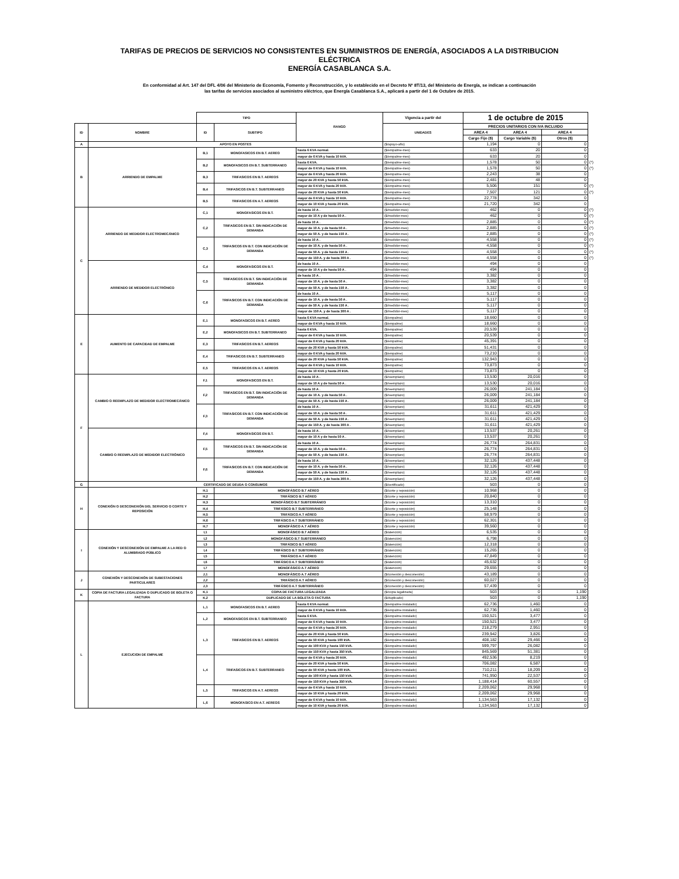TARIFAS DE PRECIOS DE SERVICIOS NO CONSISTENTES EN SUMINISTROS DE ENERGÍA, ASOCIADOS A LA DISTRIBUCION
ELÉCTRICA
ENERGÍA CASABLANCA S.A.
En conformidad al Art. 147 del DFL 4/06 del Ministerio de Economía, Fomento y Reconstrucción, y lo establecido en el Decreto Nº 8T/13, del Ministerio de Energía, se indican a continuación
las tarifas de servicios asociados al suministro eléctrico, que Energía Casablanca S.A., aplicará a partir del 1 de Octubre de 2015.
| | | TIPO | | RANGO | Vigencia a partir del | 1 de octubre de 2015 | | | |
| ID | NOMBRE | ID | SUBTIPO | | UNIDADES | PRECIOS UNITARIOS CON IVA INCLUIDO | | | |
| | | | | | | AREA 4 | AREA 4 | AREA 4 | |
| | | | | | | Cargo Fijo ($) | Cargo Variable ($) | Otros ($) | |
| A | APOYO EN POSTES | | | | ($/apoyo-año) | 1,194 | 0 | 0 | |
| B | ARRIENDO DE EMPALME | B,1 | MONOFASICOS EN B.T. AEREO | hasta 6 KVA normal. | ($/empalme-mes) | 633 | 20 | 0 | |
| | | | | mayor de 6 KVA y hasta 10 kVA. | ($/empalme-mes) | 633 | 20 | 0 | |
| | | B,2 | MONOFASICOS EN B.T. SUBTERRANEO | hasta 6 KVA. | ($/empalme-mes) | 1,578 | 50 | 0 | (*) |
| | | | | mayor de 6 KVA y hasta 10 kVA. | ($/empalme-mes) | 1,578 | 50 | 0 | (*) |
| | | B,3 | TRIFASICOS EN B.T. AEREOS | mayor de 6 KVA y hasta 20 kVA. | ($/empalme-mes) | 2,243 | 38 | 0 | |
| | | | | mayor de 20 KVA y hasta 50 kVA. | ($/empalme-mes) | 2,481 | 48 | 0 | |
| | | B,4 | TRIFASICOS EN B.T. SUBTERRANEO | mayor de 6 KVA y hasta 20 kVA. | ($/empalme-mes) | 5,506 | 151 | 0 | (*) |
| | | | | mayor de 20 KVA y hasta 50 kVA. | ($/empalme-mes) | 7,507 | 121 | 0 | (*) |
| | | B,5 | TRIFASICOS EN A.T. AEREOS | mayor de 6 KVA y hasta 10 kVA. | ($/empalme-mes) | 22,778 | 342 | 0 | |
| | | | | mayor de 10 KVA y hasta 20 kVA. | ($/empalme-mes) | 21,720 | 342 | 0 | |
| C | ARRIENDO DE MEDIDOR ELECTROMECÁNICO | C,1 | MONOFASICOS EN B.T. | de hasta 10 A . | ($/medidor-mes) | 462 | 0 | 0 | (*) |
| | | | | mayor de 10 A y de hasta 50 A . | ($/medidor-mes) | 462 | 0 | 0 | (*) |
| | | C,2 | TRIFASICOS EN B.T. SIN INDICACIÓN DE DEMANDA | de hasta 10 A . | ($/medidor-mes) | 2,885 | 0 | 0 | (*) |
| | | | | mayor de 10 A. y de hasta 50 A . | ($/medidor-mes) | 2,885 | 0 | 0 | (*) |
| | | | | mayor de 50 A. y de hasta 150 A . | ($/medidor-mes) | 2,885 | 0 | 0 | (*) |
| | | C,3 | TRIFASICOS EN B.T. CON INDICACIÓN DE DEMANDA | de hasta 10 A . | ($/medidor-mes) | 4,558 | 0 | 0 | (*) |
| | | | | mayor de 10 A. y de hasta 50 A . | ($/medidor-mes) | 4,558 | 0 | 0 | (*) |
| | | | | mayor de 50 A. y de hasta 150 A . | ($/medidor-mes) | 4,558 | 0 | 0 | (*) |
| | | | | mayor de 150 A. y de hasta 300 A . | ($/medidor-mes) | 4,558 | 0 | 0 | (*) |
| | ARRIENDO DE MEDIDOR ELECTRÓNICO | C,4 | MONOFASICOS EN B.T. | de hasta 10 A . | ($/medidor-mes) | 494 | 0 | 0 | |
| | | | | mayor de 10 A y de hasta 50 A . | ($/medidor-mes) | 494 | 0 | 0 | |
| | | C,5 | TRIFASICOS EN B.T. SIN INDICACIÓN DE DEMANDA | de hasta 10 A . | ($/medidor-mes) | 3,382 | 0 | 0 | |
| | | | | mayor de 10 A. y de hasta 50 A . | ($/medidor-mes) | 3,382 | 0 | 0 | |
| | | | | mayor de 50 A. y de hasta 150 A . | ($/medidor-mes) | 3,382 | 0 | 0 | |
| | | C,6 | TRIFASICOS EN B.T. CON INDICACIÓN DE DEMANDA | de hasta 10 A . | ($/medidor-mes) | 5,117 | 0 | 0 | |
| | | | | mayor de 10 A. y de hasta 50 A . | ($/medidor-mes) | 5,117 | 0 | 0 | |
| | | | | mayor de 50 A. y de hasta 150 A . | ($/medidor-mes) | 5,117 | 0 | 0 | |
| | | | | mayor de 150 A. y de hasta 300 A . | ($/medidor-mes) | 5,117 | 0 | 0 | |
| E | AUMENTO DE CAPACIDAD DE EMPALME | E,1 | MONOFASICOS EN B.T. AEREO | hasta 6 KVA normal. | ($/empalme) | 18,660 | 0 | 0 | |
| | | | | mayor de 6 KVA y hasta 10 kVA. | ($/empalme) | 18,660 | 0 | 0 | |
| | | E,2 | MONOFASICOS EN B.T. SUBTERRANEO | hasta 6 KVA. | ($/empalme) | 20,539 | 0 | 0 | |
| | | | | mayor de 6 KVA y hasta 10 kVA. | ($/empalme) | 20,539 | 0 | 0 | |
| | | E,3 | TRIFASICOS EN B.T. AEREOS | mayor de 6 KVA y hasta 20 kVA. | ($/empalme) | 45,391 | 0 | 0 | |
| | | | | mayor de 20 KVA y hasta 50 kVA. | ($/empalme) | 51,431 | 0 | 0 | |
| | | E,4 | TRIFASICOS EN B.T. SUBTERRANEO | mayor de 6 KVA y hasta 20 kVA. | ($/empalme) | 73,210 | 0 | 0 | |
| | | | | mayor de 20 KVA y hasta 50 kVA. | ($/empalme) | 132,943 | 0 | 0 | |
| | | E,5 | TRIFASICOS EN A.T. AEREOS | mayor de 6 KVA y hasta 10 kVA. | ($/empalme) | 73,873 | 0 | 0 | |
| | | | | mayor de 10 KVA y hasta 20 kVA. | ($/empalme) | 73,873 | 0 | 0 | |
| F | CAMBIO O REEMPLAZO DE MEDIDOR ELECTROMECÁNICO | F,1 | MONOFASICOS EN B.T. | de hasta 10 A . | ($/reemplazo) | 13,530 | 20,016 | 0 | |
| | | | | mayor de 10 A y de hasta 50 A . | ($/reemplazo) | 13,530 | 20,016 | 0 | |
| | | F,2 | TRIFASICOS EN B.T. SIN INDICACIÓN DE DEMANDA | de hasta 10 A . | ($/reemplazo) | 26,009 | 241,184 | 0 | |
| | | | | mayor de 10 A. y de hasta 50 A . | ($/reemplazo) | 26,009 | 241,184 | 0 | |
| | | | | mayor de 50 A. y de hasta 150 A . | ($/reemplazo) | 26,009 | 241,184 | 0 | |
| | | F,3 | TRIFASICOS EN B.T. CON INDICACIÓN DE DEMANDA | de hasta 10 A . | ($/reemplazo) | 31,611 | 421,429 | 0 | |
| | | | | mayor de 10 A. y de hasta 50 A . | ($/reemplazo) | 31,611 | 421,429 | 0 | |
| | | | | mayor de 50 A. y de hasta 150 A . | ($/reemplazo) | 31,611 | 421,429 | 0 | |
| | | | | mayor de 150 A. y de hasta 300 A . | ($/reemplazo) | 31,611 | 421,429 | 0 | |
| | CAMBIO O REEMPLAZO DE MEDIDOR ELECTRÓNICO | F,4 | MONOFASICOS EN B.T. | de hasta 10 A . | ($/reemplazo) | 13,537 | 20,261 | 0 | |
| | | | | mayor de 10 A y de hasta 50 A . | ($/reemplazo) | 13,537 | 20,261 | 0 | |
| | | F,5 | TRIFASICOS EN B.T. SIN INDICACIÓN DE DEMANDA | de hasta 10 A . | ($/reemplazo) | 26,774 | 264,831 | 0 | |
| | | | | mayor de 10 A. y de hasta 50 A . | ($/reemplazo) | 26,774 | 264,831 | 0 | |
| | | | | mayor de 50 A. y de hasta 150 A . | ($/reemplazo) | 26,774 | 264,831 | 0 | |
| | | F,6 | TRIFASICOS EN B.T. CON INDICACIÓN DE DEMANDA | de hasta 10 A . | ($/reemplazo) | 32,126 | 437,448 | 0 | |
| | | | | mayor de 10 A. y de hasta 50 A . | ($/reemplazo) | 32,126 | 437,448 | 0 | |
| | | | | mayor de 50 A. y de hasta 150 A . | ($/reemplazo) | 32,126 | 437,448 | 0 | |
| | | | | mayor de 150 A. y de hasta 300 A . | ($/reemplazo) | 32,126 | 437,448 | 0 | |
| G | CERTIFICADO DE DEUDA O CONSUMOS | | | | ($/certificado) | 503 | 0 | 0 | |
| H | CONEXIÓN O DESCONEXIÓN DEL SERVICIO O CORTE Y REPOSICIÓN | H,1 | MONOFÁSICO B.T AÉREO | | ($/corte y reposición) | 10,968 | 0 | 0 | |
| | | H,2 | TRIFÁSICO B.T AÉREO | | ($/corte y reposición) | 20,840 | 0 | 0 | |
| | | H,3 | MONOFÁSICO B.T SUBTERRÁNEO | | ($/corte y reposición) | 13,310 | 0 | 0 | |
| | | H,4 | TRIFÁSICO B.T SUBTERRÁNEO | | ($/corte y reposición) | 25,148 | 0 | 0 | |
| | | H,5 | TRIFÁSICO A.T AÉREO | | ($/corte y reposición) | 58,979 | 0 | 0 | |
| | | H,6 | TRIFÁSICO A.T SUBTERRÁNEO | | ($/corte y reposición) | 62,301 | 0 | 0 | |
| | | H,7 | MONOFÁSICO A.T AÉREO | | ($/corte y reposición) | 39,560 | 0 | 0 | |
| I | CONEXIÓN Y DESCONEXIÓN DE EMPALME A LA RED O ALUMBRADO PÚBLICO | I,1 | MONOFÁSICO B.T AÉREO | | ($/atención) | 6,535 | 0 | 0 | |
| | | I,2 | MONOFÁSICO B.T SUBTERRÁNEO | | ($/atención) | 6,798 | 0 | 0 | |
| | | I,3 | TRIFÁSICO B.T AÉREO | | ($/atención) | 12,318 | 0 | 0 | |
| | | I,4 | TRIFÁSICO B.T SUBTERRÁNEO | | ($/atención) | 15,265 | 0 | 0 | |
| | | I,5 | TRIFÁSICO A.T AÉREO | | ($/atención) | 47,849 | 0 | 0 | |
| | | I,6 | TRIFÁSICO A.T SUBTERRÁNEO | | ($/atención) | 45,632 | 0 | 0 | |
| | | I,7 | MONOFÁSICO A.T AÉREO | | ($/atención) | 29,655 | 0 | 0 | |
| J | CONEXIÓN Y DESCONEXIÓN DE SUBESTACIONES PARTICULARES | J,1 | MONOFÁSICO A.T AÉREO | | ($/conexión y desconexión) | 43,189 | 0 | 0 | |
| | | J,2 | TRIFÁSICO A.T AÉREO | | ($/conexión y desconexión) | 60,027 | 0 | 0 | |
| | | J,3 | TRIFÁSICO A.T SUBTERRÁNEO | | ($/conexión y desconexión) | 57,439 | 0 | 0 | |
| K | COPIA DE FACTURA LEGALIZADA O DUPLICADO DE BOLETA O FACTURA | K,1 | COPIA DE FACTURA LEGALIZADA | | ($/copia legalizada) | 503 | 0 | 1,190 | |
| | | K,2 | DUPLICADO DE LA BOLETA O FACTURA | | ($/duplicado) | 503 | 0 | 1,190 | |
| L | EJECUCION DE EMPALME | L,1 | MONOFASICOS EN B.T. AEREO | hasta 6 KVA normal. | ($/empalme instalado) | 62,736 | 1,460 | 0 | |
| | | | | mayor de 6 KVA y hasta 10 kVA. | ($/empalme instalado) | 62,736 | 1,460 | 0 | |
| | | L,2 | MONOFASICOS EN B.T. SUBTERRANEO | hasta 6 KVA. | ($/empalme instalado) | 150,521 | 3,477 | 0 | |
| | | | | mayor de 6 KVA y hasta 10 kVA. | ($/empalme instalado) | 150,521 | 3,477 | 0 | |
| | | L,3 | TRIFASICOS EN B.T. AEREOS | mayor de 6 KVA y hasta 20 kVA. | ($/empalme instalado) | 218,279 | 2,951 | 0 | |
| | | | | mayor de 20 KVA y hasta 50 kVA. | ($/empalme instalado) | 239,942 | 3,826 | 0 | |
| | | | | mayor de 50 KVA y hasta 100 kVA. | ($/empalme instalado) | 408,182 | 29,466 | 0 | |
| | | | | mayor de 100 KVA y hasta 150 kVA. | ($/empalme instalado) | 599,797 | 26,082 | 0 | |
| | | | | mayor de 150 KVA y hasta 350 kVA. | ($/empalme instalado) | 845,569 | 51,381 | 0 | |
| | | L,4 | TRIFASICOS EN B.T. SUBTERRANEO | mayor de 6 KVA y hasta 20 kVA. | ($/empalme instalado) | 492,536 | 8,219 | 0 | |
| | | | | mayor de 20 KVA y hasta 50 kVA. | ($/empalme instalado) | 706,082 | 6,587 | 0 | |
| | | | | mayor de 50 KVA y hasta 100 kVA. | ($/empalme instalado) | 710,211 | 18,209 | 0 | |
| | | | | mayor de 100 KVA y hasta 150 kVA. | ($/empalme instalado) | 741,950 | 22,537 | 0 | |
| | | | | mayor de 150 KVA y hasta 350 kVA. | ($/empalme instalado) | 1,188,414 | 60,557 | 0 | |
| | | L,5 | TRIFASICOS EN A.T. AEREOS | mayor de 6 KVA y hasta 10 kVA. | ($/empalme instalado) | 2,209,062 | 29,968 | 0 | |
| | | | | mayor de 10 KVA y hasta 20 kVA. | ($/empalme instalado) | 2,209,062 | 29,968 | 0 | |
| | | L,6 | MONOFASICO EN A.T. AEREOS | mayor de 6 KVA y hasta 10 kVA. | ($/empalme instalado) | 1,134,563 | 17,132 | 0 | |
| | | | | mayor de 10 KVA y hasta 20 kVA. | ($/empalme instalado) | 1,134,563 | 17,132 | 0 | |